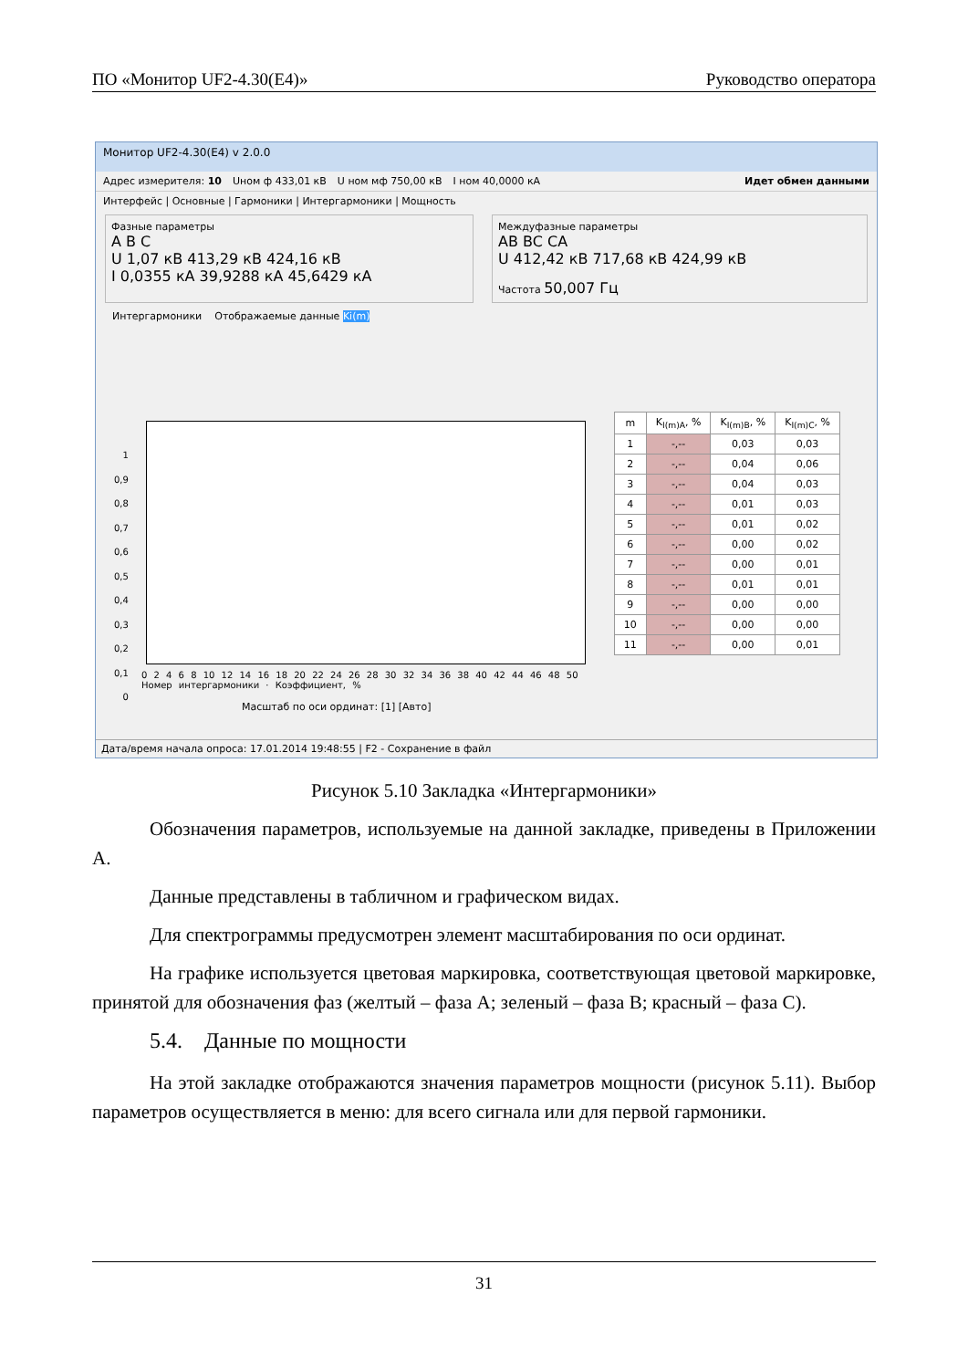ПО «Монитор UF2-4.30(E4)» Руководство оператора
Монитор UF2-4.30(E4) v 2.0.0
Адрес измерителя: 10 Uном ф 433,01 кВ U ном мф 750,00 кВ I ном 40,0000 кА Идет обмен данными
Интерфейс | Основные | Гармоники | Интергармоники | Мощность
Фазные параметры
A B C
U 1,07 кВ 413,29 кВ 424,16 кВ
I 0,0355 кА 39,9288 кА 45,6429 кА
Междуфазные параметры
AB BC CA
U 412,42 кВ 717,68 кВ 424,99 кВ
Частота 50,007 Гц
Интергармоники Отображаемые данные Ki(m)
1
0,9
0,8
0,7
0,6
0,5
0,4
0,3
0,2
0,1
0
0 2 4 6 8 10 12 14 16 18 20 22 24 26 28 30 32 34 36 38 40 42 44 46 48 50
Номер интергармоники · Коэффициент, %
| m | K<sub>I(m)A</sub>, % | K<sub>I(m)B</sub>, % | K<sub>I(m)C</sub>, % |
| --- | --- | --- | --- |
| 1 | -,-- | 0,03 | 0,03 |
| 2 | -,-- | 0,04 | 0,06 |
| 3 | -,-- | 0,04 | 0,03 |
| 4 | -,-- | 0,01 | 0,03 |
| 5 | -,-- | 0,01 | 0,02 |
| 6 | -,-- | 0,00 | 0,02 |
| 7 | -,-- | 0,00 | 0,01 |
| 8 | -,-- | 0,01 | 0,01 |
| 9 | -,-- | 0,00 | 0,00 |
| 10 | -,-- | 0,00 | 0,00 |
| 11 | -,-- | 0,00 | 0,01 |
Масштаб по оси ординат: [1] [Авто]
Дата/время начала опроса: 17.01.2014 19:48:55 | F2 - Сохранение в файл
Рисунок 5.10 Закладка «Интергармоники»
Обозначения параметров, используемые на данной закладке, приведены в Приложении А.
Данные представлены в табличном и графическом видах.
Для спектрограммы предусмотрен элемент масштабирования по оси ординат.
На графике используется цветовая маркировка, соответствующая цветовой маркировке, принятой для обозначения фаз (желтый – фаза А; зеленый – фаза В; красный – фаза С).
5.4. Данные по мощности
На этой закладке отображаются значения параметров мощности (рисунок 5.11). Выбор параметров осуществляется в меню: для всего сигнала или для первой гармоники.
31